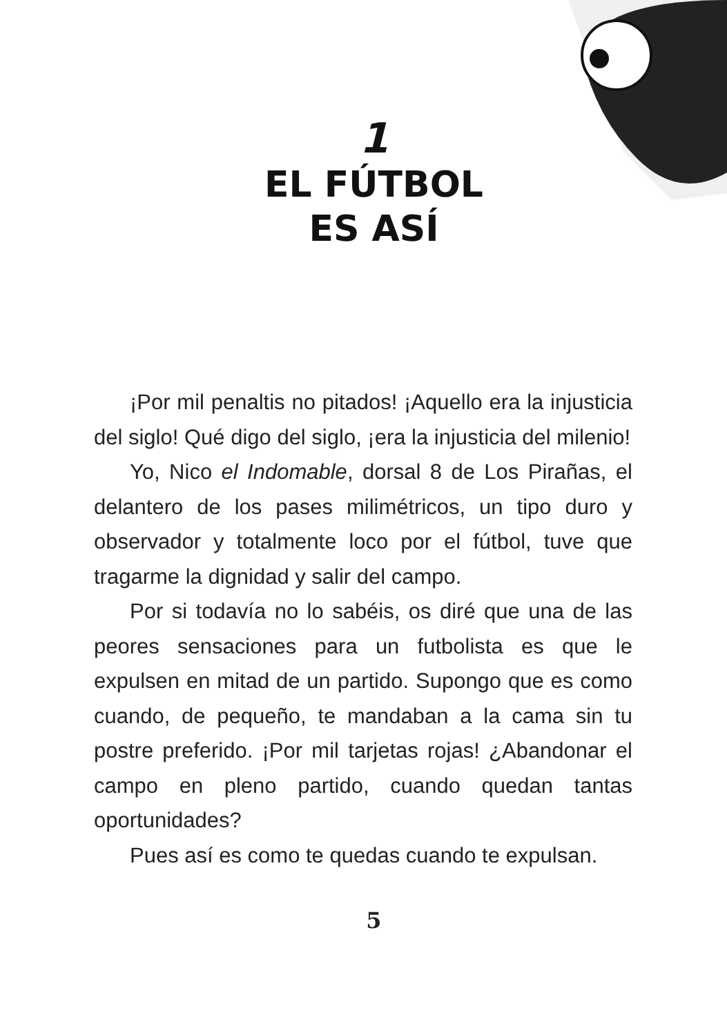1
EL FÚTBOL
ES ASÍ
¡Por mil penaltis no pitados! ¡Aquello era la in­justicia del siglo! Qué digo del siglo, ¡era la injusti­cia del milenio!
Yo, Nico el Indomable, dorsal 8 de Los Pirañas, el delantero de los pases milimétricos, un tipo duro y observador y totalmente loco por el fútbol, tuve que tragarme la dignidad y salir del campo.
Por si todavía no lo sabéis, os diré que una de las peores sensaciones para un futbolista es que le expulsen en mitad de un partido. Supongo que es como cuando, de pequeño, te mandaban a la cama sin tu postre preferido. ¡Por mil tarjetas rojas! ¿Aban­donar el campo en pleno partido, cuando quedan tantas oportunidades?
Pues así es como te quedas cuando te expul­san.
5